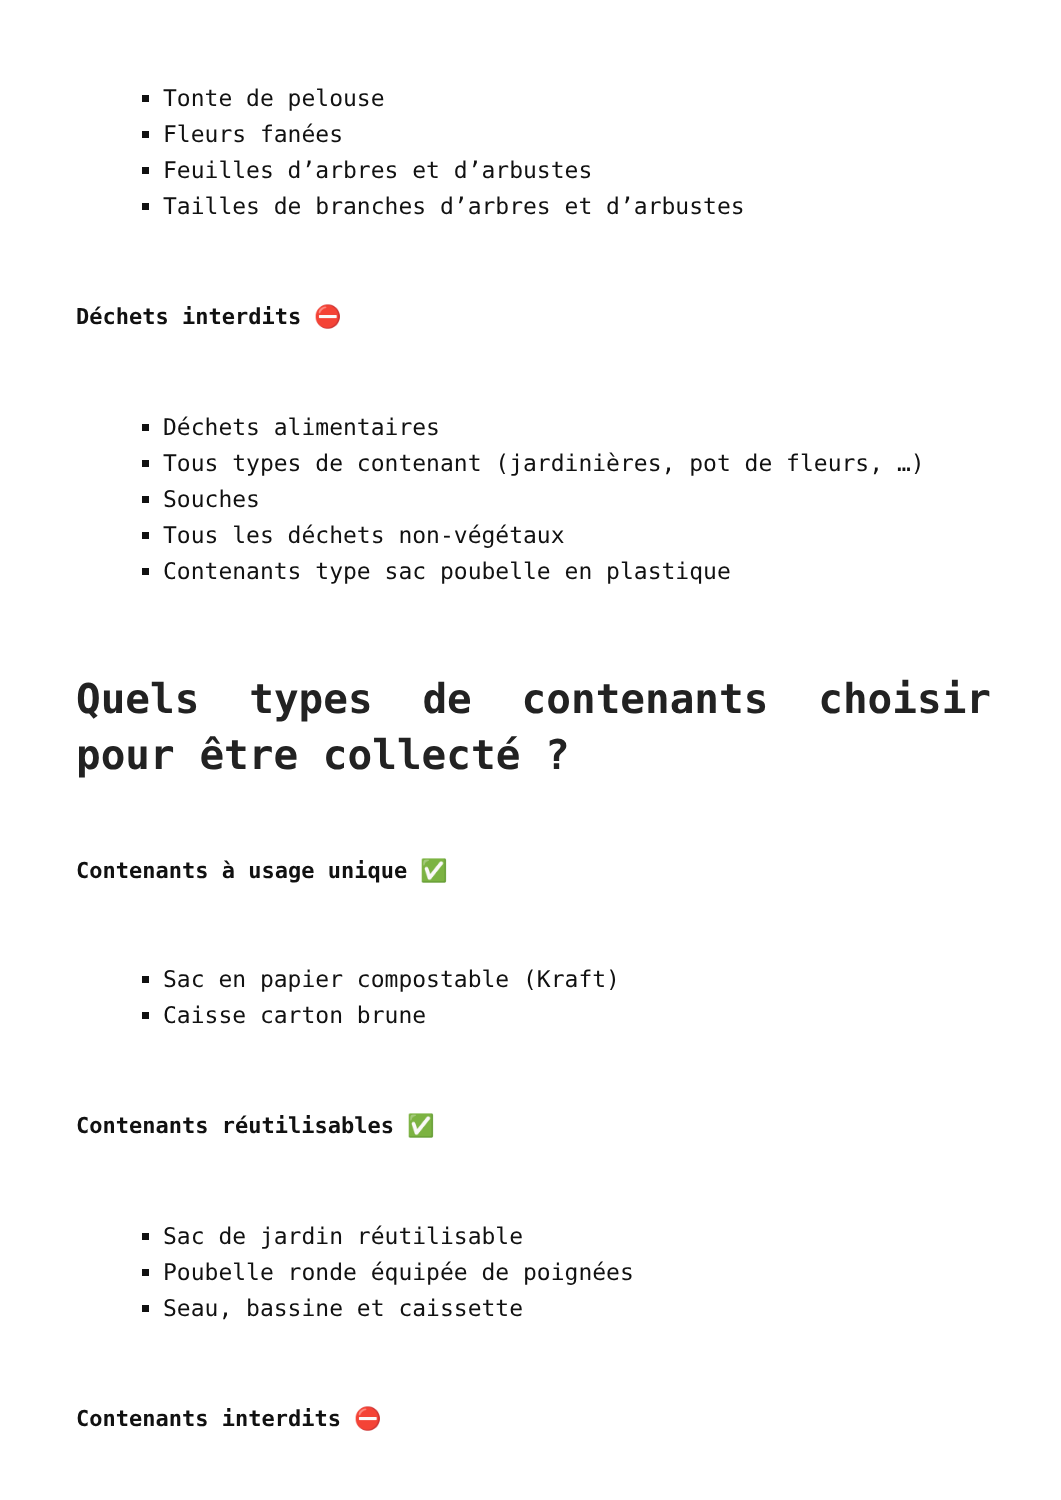Tonte de pelouse
Fleurs fanées
Feuilles d’arbres et d’arbustes
Tailles de branches d’arbres et d’arbustes
Déchets interdits ⛔️
Déchets alimentaires
Tous types de contenant (jardinières, pot de fleurs, …)
Souches
Tous les déchets non-végétaux
Contenants type sac poubelle en plastique
Quels types de contenants choisir pour être collecté ?
Contenants à usage unique ✅
Sac en papier compostable (Kraft)
Caisse carton brune
Contenants réutilisables ✅
Sac de jardin réutilisable
Poubelle ronde équipée de poignées
Seau, bassine et caissette
Contenants interdits ⛔️